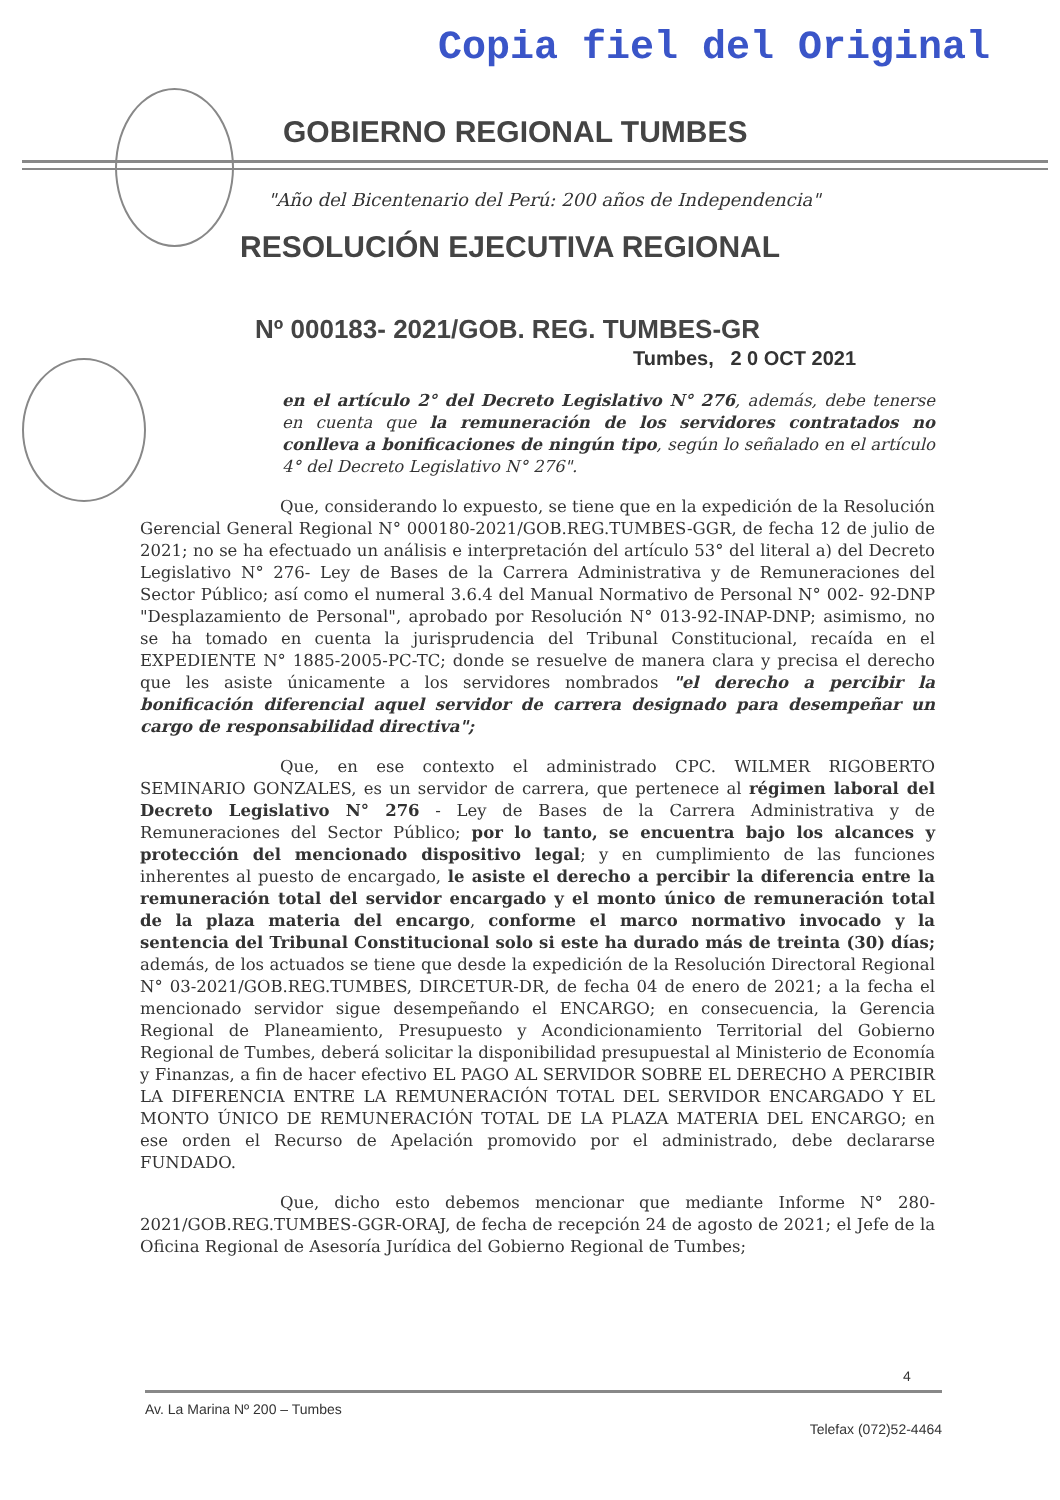Copia fiel del Original
GOBIERNO REGIONAL TUMBES
"Año del Bicentenario del Perú: 200 años de Independencia"
RESOLUCIÓN EJECUTIVA REGIONAL
Nº 000183- 2021/GOB. REG. TUMBES-GR
Tumbes, 2 0 OCT 2021
en el artículo 2° del Decreto Legislativo N° 276, además, debe tenerse en cuenta que la remuneración de los servidores contratados no conlleva a bonificaciones de ningún tipo, según lo señalado en el artículo 4° del Decreto Legislativo N° 276".
Que, considerando lo expuesto, se tiene que en la expedición de la Resolución Gerencial General Regional N° 000180-2021/GOB.REG.TUMBES-GGR, de fecha 12 de julio de 2021; no se ha efectuado un análisis e interpretación del artículo 53° del literal a) del Decreto Legislativo N° 276- Ley de Bases de la Carrera Administrativa y de Remuneraciones del Sector Público; así como el numeral 3.6.4 del Manual Normativo de Personal N° 002- 92-DNP "Desplazamiento de Personal", aprobado por Resolución N° 013-92-INAP-DNP; asimismo, no se ha tomado en cuenta la jurisprudencia del Tribunal Constitucional, recaída en el EXPEDIENTE N° 1885-2005-PC-TC; donde se resuelve de manera clara y precisa el derecho que les asiste únicamente a los servidores nombrados "el derecho a percibir la bonificación diferencial aquel servidor de carrera designado para desempeñar un cargo de responsabilidad directiva";
Que, en ese contexto el administrado CPC. WILMER RIGOBERTO SEMINARIO GONZALES, es un servidor de carrera, que pertenece al régimen laboral del Decreto Legislativo N° 276 - Ley de Bases de la Carrera Administrativa y de Remuneraciones del Sector Público; por lo tanto, se encuentra bajo los alcances y protección del mencionado dispositivo legal; y en cumplimiento de las funciones inherentes al puesto de encargado, le asiste el derecho a percibir la diferencia entre la remuneración total del servidor encargado y el monto único de remuneración total de la plaza materia del encargo, conforme el marco normativo invocado y la sentencia del Tribunal Constitucional solo si este ha durado más de treinta (30) días; además, de los actuados se tiene que desde la expedición de la Resolución Directoral Regional N° 03-2021/GOB.REG.TUMBES, DIRCETUR-DR, de fecha 04 de enero de 2021; a la fecha el mencionado servidor sigue desempeñando el ENCARGO; en consecuencia, la Gerencia Regional de Planeamiento, Presupuesto y Acondicionamiento Territorial del Gobierno Regional de Tumbes, deberá solicitar la disponibilidad presupuestal al Ministerio de Economía y Finanzas, a fin de hacer efectivo EL PAGO AL SERVIDOR SOBRE EL DERECHO A PERCIBIR LA DIFERENCIA ENTRE LA REMUNERACIÓN TOTAL DEL SERVIDOR ENCARGADO Y EL MONTO ÚNICO DE REMUNERACIÓN TOTAL DE LA PLAZA MATERIA DEL ENCARGO; en ese orden el Recurso de Apelación promovido por el administrado, debe declararse FUNDADO.
Que, dicho esto debemos mencionar que mediante Informe N° 280-2021/GOB.REG.TUMBES-GGR-ORAJ, de fecha de recepción 24 de agosto de 2021; el Jefe de la Oficina Regional de Asesoría Jurídica del Gobierno Regional de Tumbes;
4
Av. La Marina Nº 200 – Tumbes
Telefax (072)52-4464